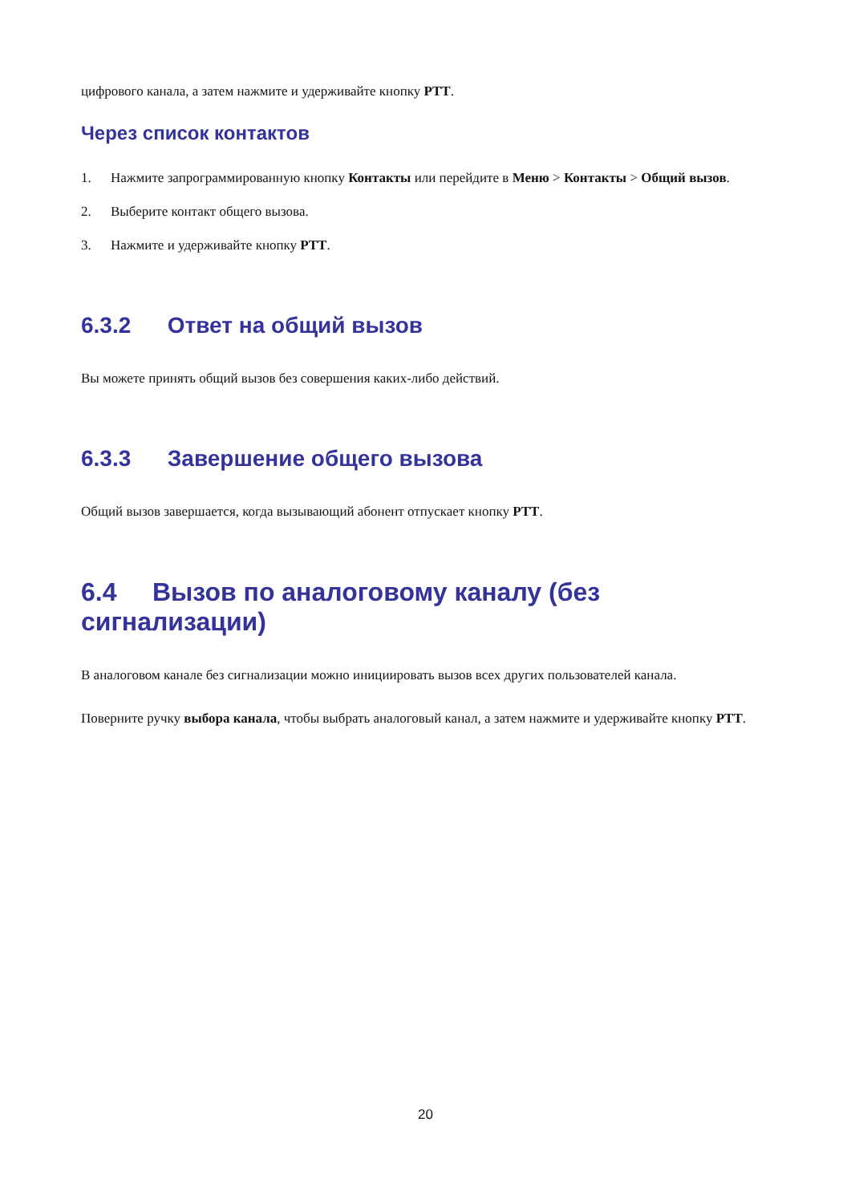цифрового канала, а затем нажмите и удерживайте кнопку PTT.
Через список контактов
1. Нажмите запрограммированную кнопку Контакты или перейдите в Меню > Контакты > Общий вызов.
2. Выберите контакт общего вызова.
3. Нажмите и удерживайте кнопку PTT.
6.3.2 Ответ на общий вызов
Вы можете принять общий вызов без совершения каких-либо действий.
6.3.3 Завершение общего вызова
Общий вызов завершается, когда вызывающий абонент отпускает кнопку PTT.
6.4 Вызов по аналоговому каналу (без сигнализации)
В аналоговом канале без сигнализации можно инициировать вызов всех других пользователей канала.
Поверните ручку выбора канала, чтобы выбрать аналоговый канал, а затем нажмите и удерживайте кнопку PTT.
20